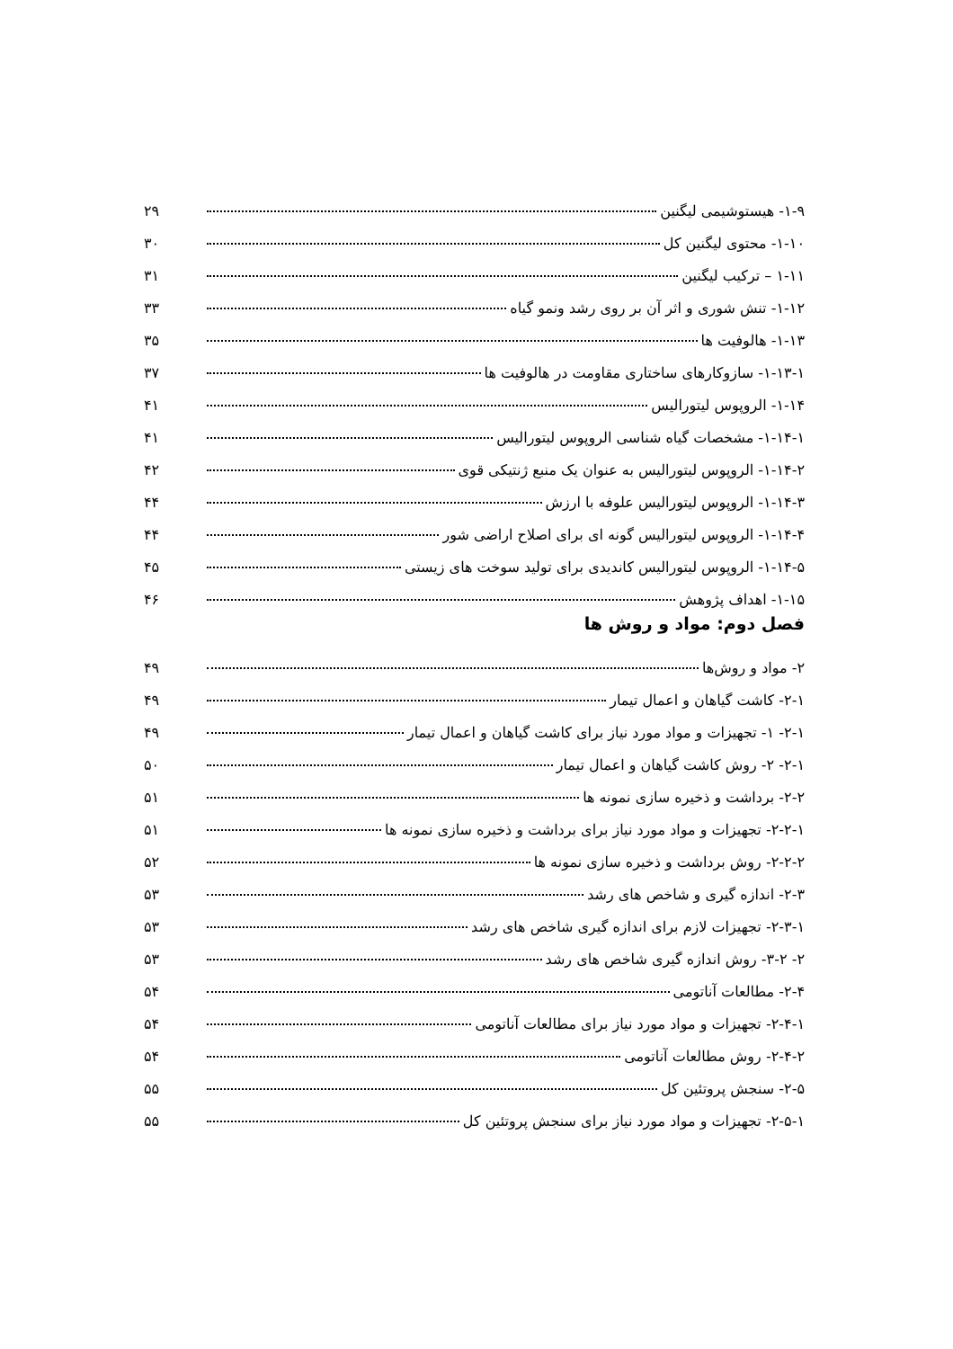۱-۹- هیستوشیمی لیگنین ۲۹
۱-۱۰- محتوی لیگنین کل ۳۰
۱-۱۱ – ترکیب لیگنین ۳۱
۱-۱۲- تنش شوری و اثر آن بر روی رشد ونمو گیاه ۳۳
۱-۱۳- هالوفیت ها ۳۵
۱-۱۳-۱- سازوکارهای ساختاری مقاومت در هالوفیت ها ۳۷
۱-۱۴- الروپوس لیتورالیس ۴۱
۱-۱۴-۱- مشخصات گیاه شناسی الروپوس لیتورالیس ۴۱
۱-۱۴-۲- الروپوس لیتورالیس به عنوان یک منبع ژنتیکی قوی ۴۲
۱-۱۴-۳- الروپوس لیتورالیس علوفه با ارزش ۴۴
۱-۱۴-۴- الروپوس لیتورالیس گونه ای برای اصلاح اراضی شور ۴۴
۱-۱۴-۵- الروپوس لیتورالیس کاندیدی برای تولید سوخت های زیستی ۴۵
۱-۱۵- اهداف پژوهش ۴۶
فصل دوم: مواد و روش ها
۲- مواد و روش‌ها ۴۹
۲-۱- کاشت گیاهان و اعمال تیمار ۴۹
۲-۱- ۱- تجهیزات و مواد مورد نیاز برای کاشت گیاهان و اعمال تیمار ۴۹
۲-۱- ۲- روش کاشت گیاهان و اعمال تیمار ۵۰
۲-۲- برداشت و ذخیره سازی نمونه ها ۵۱
۲-۲-۱- تجهیزات و مواد مورد نیاز برای برداشت و ذخیره سازی نمونه ها ۵۱
۲-۲-۲- روش برداشت و ذخیره سازی نمونه ها ۵۲
۲-۳- اندازه گیری و شاخص های رشد ۵۳
۲-۳-۱- تجهیزات لازم برای اندازه گیری شاخص های رشد ۵۳
۲- ۳-۲- روش اندازه گیری شاخص های رشد ۵۳
۲-۴- مطالعات آناتومی ۵۴
۲-۴-۱- تجهیزات و مواد مورد نیاز برای مطالعات آناتومی ۵۴
۲-۴-۲- روش مطالعات آناتومی ۵۴
۲-۵- سنجش پروتئین کل ۵۵
۲-۵-۱- تجهیزات و مواد مورد نیاز برای سنجش پروتئین کل ۵۵